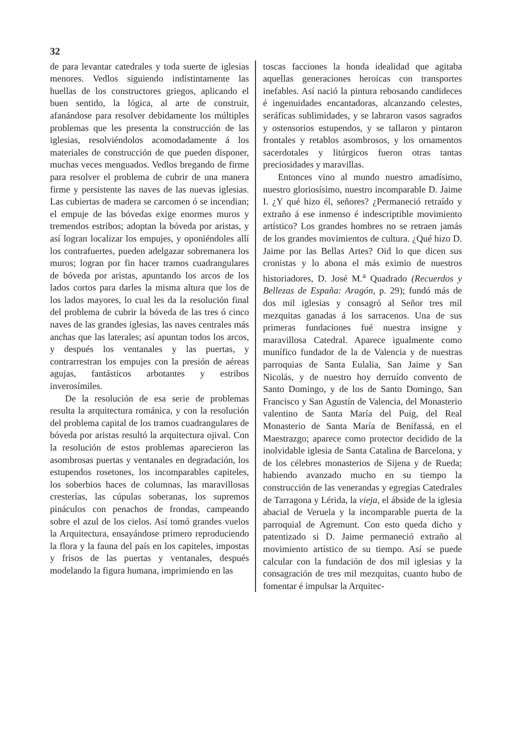32
de para levantar catedrales y toda suerte de iglesias menores. Vedlos siguiendo indistintamente las huellas de los constructores griegos, aplicando el buen sentido, la lógica, al arte de construir, afanándose para resolver debidamente los múltiples problemas que les presenta la construcción de las iglesias, resolviéndolos acomodadamente á los materiales de construcción de que pueden disponer, muchas veces menguados. Vedlos bregando de firme para resolver el problema de cubrir de una manera firme y persistente las naves de las nuevas iglesias. Las cubiertas de madera se carcomen ó se incendian; el empuje de las bóvedas exige enormes muros y tremendos estribos; adoptan la bóveda por aristas, y así logran localizar los empujes, y oponiéndoles allí los contrafuertes, pueden adelgazar sobremanera los muros; logran por fin hacer tramos cuadrangulares de bóveda por aristas, apuntando los arcos de los lados cortos para darles la misma altura que los de los lados mayores, lo cual les da la resolución final del problema de cubrir la bóveda de las tres ó cinco naves de las grandes iglesias, las naves centrales más anchas que las laterales; así apuntan todos los arcos, y después los ventanales y las puertas, y contrarrestran los empujes con la presión de aéreas agujas, fantásticos arbotantes y estribos inverosímiles.
De la resolución de esa serie de problemas resulta la arquitectura románica, y con la resolución del problema capital de los tramos cuadrangulares de bóveda por aristas resultó la arquitectura ojival. Con la resolución de estos problemas aparecieron las asombrosas puertas y ventanales en degradación, los estupendos rosetones, los incomparables capiteles, los soberbios haces de columnas, las maravillosas cresterías, las cúpulas soberanas, los supremos pináculos con penachos de frondas, campeando sobre el azul de los cielos. Así tomó grandes vuelos la Arquitectura, ensayándose primero reproduciendo la flora y la fauna del país en los capiteles, impostas y frisos de las puertas y ventanales, después modelando la figura humana, imprimiendo en las
toscas facciones la honda idealidad que agitaba aquellas generaciones heroicas con transportes inefables. Así nació la pintura rebosando candideces é ingenuidades encantadoras, alcanzando celestes, seráficas sublimidades, y se labraron vasos sagrados y ostensorios estupendos, y se tallaron y pintaron frontales y retablos asombrosos, y los ornamentos sacerdotales y litúrgicos fueron otras tantas preciosidades y maravillas.
Entonces vino al mundo nuestro amadísimo, nuestro gloriosísimo, nuestro incomparable D. Jaime I. ¿Y qué hizo él, señores? ¿Permaneció retraído y extraño á ese inmenso é indescriptible movimiento artístico? Los grandes hombres no se retraen jamás de los grandes movimientos de cultura. ¿Qué hizo D. Jaime por las Bellas Artes? Oid lo que dicen sus cronistas y lo abona el más eximio de nuestros historiadores, D. José M.<sup>a</sup> Quadrado (Recuerdos y Bellezas de España: Aragón, p. 29); fundó más de dos mil iglesias y consagró al Señor tres mil mezquitas ganadas á los sarracenos. Una de sus primeras fundaciones fué nuestra insigne y maravillosa Catedral. Aparece igualmente como munífico fundador de la de Valencia y de nuestras parroquias de Santa Eulalia, San Jaime y San Nicolás, y de nuestro hoy derruído convento de Santo Domingo, y de los de Santo Domingo, San Francisco y San Agustín de Valencia, del Monasterio valentino de Santa María del Puig, del Real Monasterio de Santa María de Benifassá, en el Maestrazgo; aparece como protector decidido de la inolvidable iglesia de Santa Catalina de Barcelona, y de los célebres monasterios de Sijena y de Rueda; habiendo avanzado mucho en su tiempo la construcción de las venerandas y egregias Catedrales de Tarragona y Lérida, la vieja, el ábside de la iglesia abacial de Veruela y la incomparable puerta de la parroquial de Agremunt. Con esto queda dicho y patentizado si D. Jaime permaneció extraño al movimiento artístico de su tiempo. Así se puede calcular con la fundación de dos mil iglesias y la consagración de tres mil mezquitas, cuanto hubo de fomentar é impulsar la Arquitec-